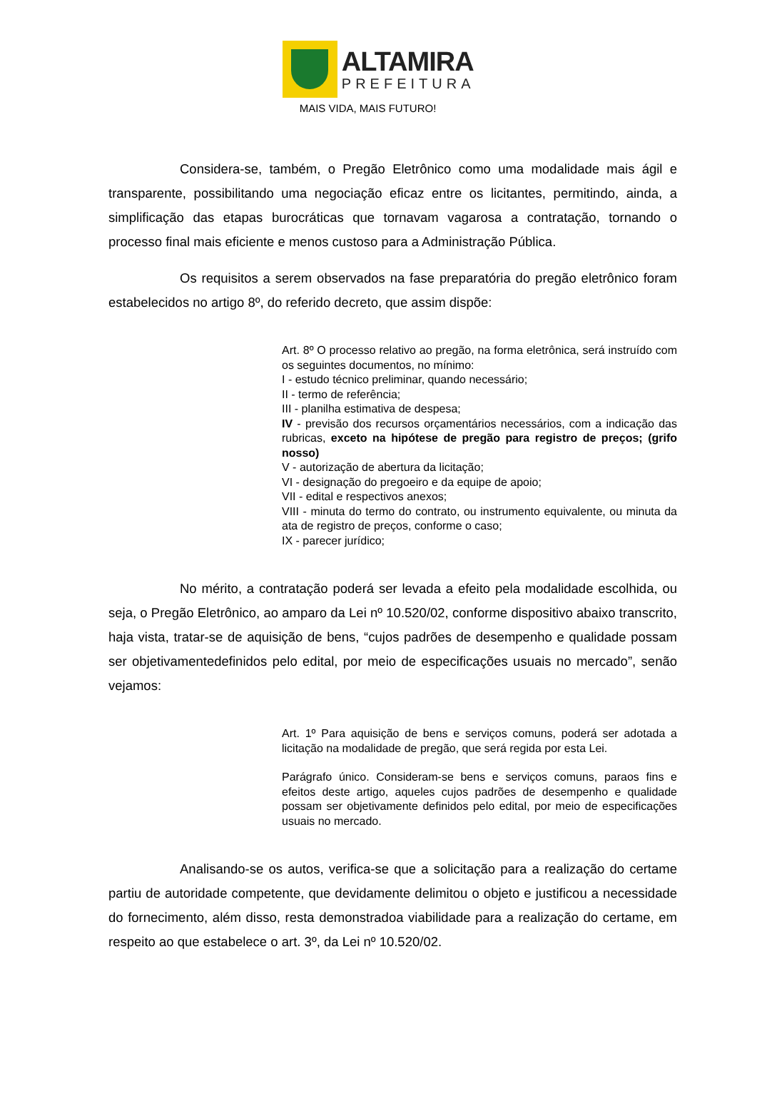ALTAMIRA
PREFEITURA
MAIS VIDA, MAIS FUTURO!
Considera-se, também, o Pregão Eletrônico como uma modalidade mais ágil e transparente, possibilitando uma negociação eficaz entre os licitantes, permitindo, ainda, a simplificação das etapas burocráticas que tornavam vagarosa a contratação, tornando o processo final mais eficiente e menos custoso para a Administração Pública.
Os requisitos a serem observados na fase preparatória do pregão eletrônico foram estabelecidos no artigo 8º, do referido decreto, que assim dispõe:
Art. 8º O processo relativo ao pregão, na forma eletrônica, será instruído com os seguintes documentos, no mínimo:
I - estudo técnico preliminar, quando necessário;
II - termo de referência;
III - planilha estimativa de despesa;
IV - previsão dos recursos orçamentários necessários, com a indicação das rubricas, exceto na hipótese de pregão para registro de preços; (grifo nosso)
V - autorização de abertura da licitação;
VI - designação do pregoeiro e da equipe de apoio;
VII - edital e respectivos anexos;
VIII - minuta do termo do contrato, ou instrumento equivalente, ou minuta da ata de registro de preços, conforme o caso;
IX - parecer jurídico;
No mérito, a contratação poderá ser levada a efeito pela modalidade escolhida, ou seja, o Pregão Eletrônico, ao amparo da Lei nº 10.520/02, conforme dispositivo abaixo transcrito, haja vista, tratar-se de aquisição de bens, “cujos padrões de desempenho e qualidade possam ser objetivamentedefinidos pelo edital, por meio de especificações usuais no mercado”, senão vejamos:
Art. 1º Para aquisição de bens e serviços comuns, poderá ser adotada a licitação na modalidade de pregão, que será regida por esta Lei.
Parágrafo único. Consideram-se bens e serviços comuns, paraos fins e efeitos deste artigo, aqueles cujos padrões de desempenho e qualidade possam ser objetivamente definidos pelo edital, por meio de especificações usuais no mercado.
Analisando-se os autos, verifica-se que a solicitação para a realização do certame partiu de autoridade competente, que devidamente delimitou o objeto e justificou a necessidade do fornecimento, além disso, resta demonstradoa viabilidade para a realização do certame, em respeito ao que estabelece o art. 3º, da Lei nº 10.520/02.